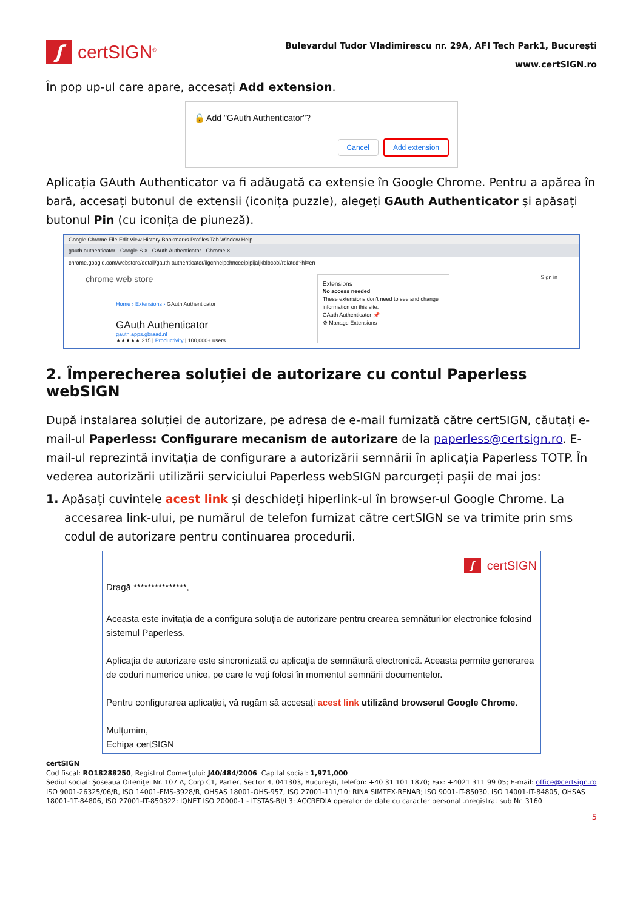ʃ
certSIGN<sup>®</sup>
Bulevardul Tudor Vladimirescu nr. 29A, AFI Tech Park1, Bucureşti
www.certSIGN.ro
În pop up-ul care apare, accesați Add extension.
🔒 Add "GAuth Authenticator"?
Cancel Add extension
Aplicația GAuth Authenticator va fi adăugată ca extensie în Google Chrome. Pentru a apărea în bară, accesați butonul de extensii (iconița puzzle), alegeți GAuth Authenticator și apăsați butonul Pin (cu iconița de piuneză).
Google Chrome File Edit View History Bookmarks Profiles Tab Window Help
gauth authenticator - Google S × GAuth Authenticator - Chrome ×
chrome.google.com/webstore/detail/gauth-authenticator/ilgcnhelpchnceeipipijaljkblbcobl/related?hl=en
chrome web store
Home › Extensions › GAuth Authenticator
GAuth Authenticator
gauth.apps.gbraad.nl
★★★★★ 215 | Productivity | 100,000+ users
Extensions
No access needed
These extensions don't need to see and change information on this site.
GAuth Authenticator 📌
⚙ Manage Extensions
Sign in
2. Împerecherea soluției de autorizare cu contul Paperless webSIGN
După instalarea soluției de autorizare, pe adresa de e-mail furnizată către certSIGN, căutați e-mail-ul Paperless: Configurare mecanism de autorizare de la paperless@certsign.ro. E-mail-ul reprezintă invitația de configurare a autorizării semnării în aplicația Paperless TOTP. În vederea autorizării utilizării serviciului Paperless webSIGN parcurgeți pașii de mai jos:
1. Apăsați cuvintele acest link și deschideți hiperlink-ul în browser-ul Google Chrome. La accesarea link-ului, pe numărul de telefon furnizat către certSIGN se va trimite prin sms codul de autorizare pentru continuarea procedurii.
ʃcertSIGN
Dragă ***************,
Aceasta este invitația de a configura soluția de autorizare pentru crearea semnăturilor electronice folosind sistemul Paperless.
Aplicația de autorizare este sincronizată cu aplicația de semnătură electronică. Aceasta permite generarea de coduri numerice unice, pe care le veți folosi în momentul semnării documentelor.
Pentru configurarea aplicației, vă rugăm să accesați acest link utilizând browserul Google Chrome.
Mulțumim,
Echipa certSIGN
certSIGN
Cod fiscal: RO18288250, Registrul Comerţului: J40/484/2006. Capital social: 1,971,000
Sediul social: Şoseaua Oiteniţei Nr. 107 A, Corp C1, Parter, Sector 4, 041303, Bucureşti, Telefon: +40 31 101 1870; Fax: +4021 311 99 05; E-mail: office@certsign.ro
ISO 9001-26325/06/R, ISO 14001-EMS-3928/R, OHSAS 18001-OHS-957, ISO 27001-111/10: RINA SIMTEX-RENAR; ISO 9001-IT-85030, ISO 14001-IT-84805, OHSAS 18001-1T-84806, ISO 27001-IT-850322: IQNET ISO 20000-1 - ITSTAS-BI/I 3: ACCREDIA operator de date cu caracter personal .nregistrat sub Nr. 3160
5